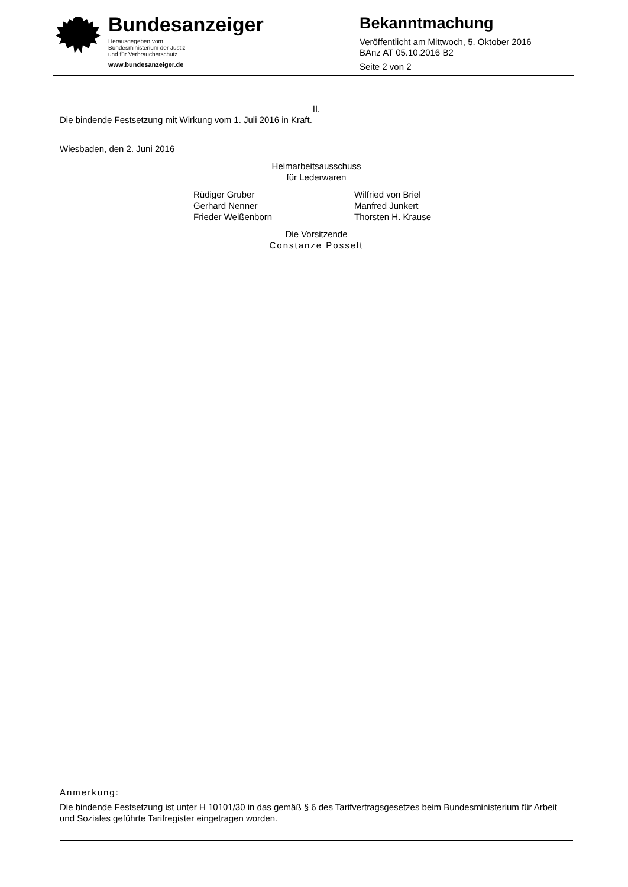Bundesanzeiger
Herausgegeben vom
Bundesministerium der Justiz
und für Verbraucherschutz
www.bundesanzeiger.de
Bekanntmachung
Veröffentlicht am Mittwoch, 5. Oktober 2016
BAnz AT 05.10.2016 B2
Seite 2 von 2
II.
Die bindende Festsetzung mit Wirkung vom 1. Juli 2016 in Kraft.
Wiesbaden, den 2. Juni 2016
Heimarbeitsausschuss
für Lederwaren
Rüdiger Gruber
Gerhard Nenner
Frieder Weißenborn
Wilfried von Briel
Manfred Junkert
Thorsten H. Krause
Die Vorsitzende
Constanze Posselt
Anmerkung:
Die bindende Festsetzung ist unter H 10101/30 in das gemäß § 6 des Tarifvertragsgesetzes beim Bundesministerium für Arbeit und Soziales geführte Tarifregister eingetragen worden.